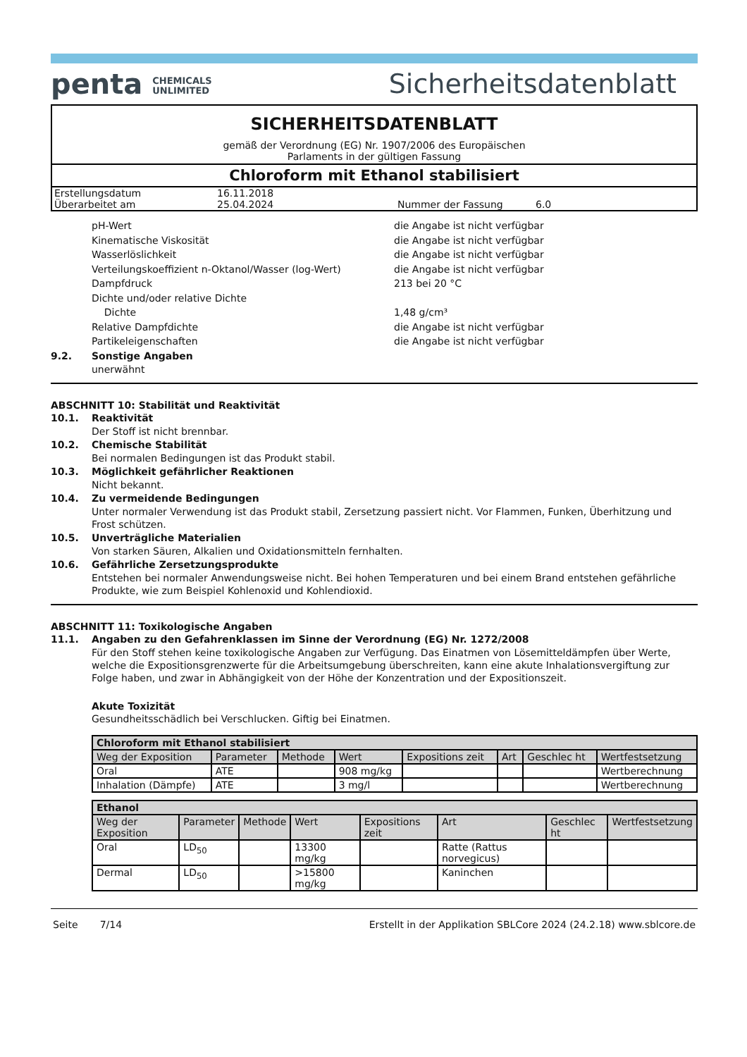penta CHEMICALS
UNLIMITED
Sicherheitsdatenblatt
SICHERHEITSDATENBLATT
gemäß der Verordnung (EG) Nr. 1907/2006 des Europäischen
Parlaments in der gültigen Fassung
Chloroform mit Ethanol stabilisiert
| Erstellungsdatum | 16.11.2018 | | |
| Überarbeitet am | 25.04.2024 | Nummer der Fassung | 6.0 |
| pH-Wert | die Angabe ist nicht verfügbar |
| Kinematische Viskosität | die Angabe ist nicht verfügbar |
| Wasserlöslichkeit | die Angabe ist nicht verfügbar |
| Verteilungskoeffizient n-Oktanol/Wasser (log-Wert) | die Angabe ist nicht verfügbar |
| Dampfdruck | 213 bei 20 °C |
| Dichte und/oder relative Dichte | |
| Dichte | 1,48 g/cm³ |
| Relative Dampfdichte | die Angabe ist nicht verfügbar |
| Partikeleigenschaften | die Angabe ist nicht verfügbar |
9.2. Sonstige Angaben
unerwähnt
ABSCHNITT 10: Stabilität und Reaktivität
10.1. Reaktivität
Der Stoff ist nicht brennbar.
10.2. Chemische Stabilität
Bei normalen Bedingungen ist das Produkt stabil.
10.3. Möglichkeit gefährlicher Reaktionen
Nicht bekannt.
10.4. Zu vermeidende Bedingungen
Unter normaler Verwendung ist das Produkt stabil, Zersetzung passiert nicht. Vor Flammen, Funken, Überhitzung und Frost schützen.
10.5. Unverträgliche Materialien
Von starken Säuren, Alkalien und Oxidationsmitteln fernhalten.
10.6. Gefährliche Zersetzungsprodukte
Entstehen bei normaler Anwendungsweise nicht. Bei hohen Temperaturen und bei einem Brand entstehen gefährliche Produkte, wie zum Beispiel Kohlenoxid und Kohlendioxid.
ABSCHNITT 11: Toxikologische Angaben
11.1. Angaben zu den Gefahrenklassen im Sinne der Verordnung (EG) Nr. 1272/2008
Für den Stoff stehen keine toxikologische Angaben zur Verfügung. Das Einatmen von Lösemitteldämpfen über Werte, welche die Expositionsgrenzwerte für die Arbeitsumgebung überschreiten, kann eine akute Inhalationsvergiftung zur Folge haben, und zwar in Abhängigkeit von der Höhe der Konzentration und der Expositionszeit.
Akute Toxizität
Gesundheitsschädlich bei Verschlucken. Giftig bei Einatmen.
| Chloroform mit Ethanol stabilisiert | | | | | | | |
| --- | --- | --- | --- | --- | --- | --- | --- |
| Weg der Exposition | Parameter | Methode | Wert | Expositions zeit | Art | Geschlec ht | Wertfestsetzung |
| Oral | ATE | | 908 mg/kg | | | | Wertberechnung |
| Inhalation (Dämpfe) | ATE | | 3 mg/l | | | | Wertberechnung |
| Ethanol | | | | | | | |
| --- | --- | --- | --- | --- | --- | --- | --- |
| Weg der Exposition | Parameter | Methode | Wert | Expositions zeit | Art | Geschlec ht | Wertfestsetzung |
| Oral | LD<sub>50</sub> | | 13300 mg/kg | | Ratte (Rattus norvegicus) | | |
| Dermal | LD<sub>50</sub> | | >15800 mg/kg | | Kaninchen | | |
Seite 7/14 Erstellt in der Applikation SBLCore 2024 (24.2.18) www.sblcore.de